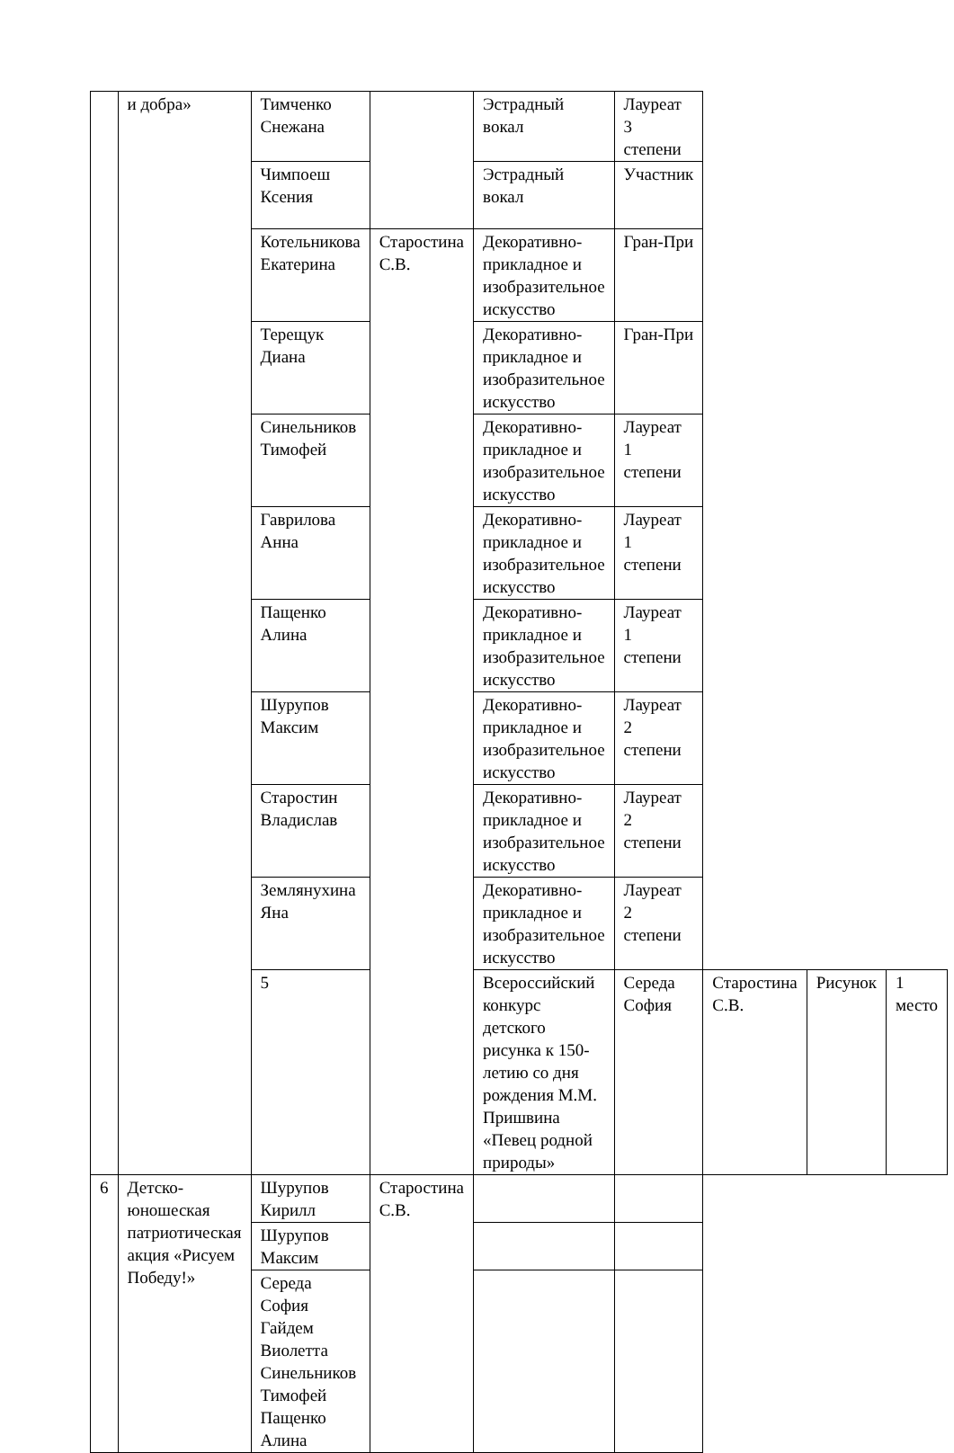| | и добра» | Тимченко Снежана | | Эстрадный вокал | Лауреат 3 степени | | | |
| | | Чимпоеш Ксения | | Эстрадный вокал | Участник | | | |
| | | Котельникова Екатерина | Старостина С.В. | Декоративно-прикладное и изобразительное искусство | Гран-При | | | |
| | | Терещук Диана | | Декоративно-прикладное и изобразительное искусство | Гран-При | | | |
| | | Синельников Тимофей | | Декоративно-прикладное и изобразительное искусство | Лауреат 1 степени | | | |
| | | Гаврилова Анна | | Декоративно-прикладное и изобразительное искусство | Лауреат 1 степени | | | |
| | | Пащенко Алина | | Декоративно-прикладное и изобразительное искусство | Лауреат 1 степени | | | |
| | | Шурупов Максим | | Декоративно-прикладное и изобразительное искусство | Лауреат 2 степени | | | |
| | | Старостин Владислав | | Декоративно-прикладное и изобразительное искусство | Лауреат 2 степени | | | |
| | | Землянухина Яна | | Декоративно-прикладное и изобразительное искусство | Лауреат 2 степени | | | |
| | | 5 | | Всероссийский конкурс детского рисунка к 150-летию со дня рождения М.М. Пришвина «Певец родной природы» | Середа София | Старостина С.В. | Рисунок | 1 место |
| 6 | Детско-юношеская патриотическая акция «Рисуем Победу!» | Шурупов Кирилл | Старостина С.В. | | | | | |
| | | Шурупов Максим | | | | | | |
| | | Середа София Гайдем Виолетта Синельников Тимофей Пащенко Алина | | | | | | |